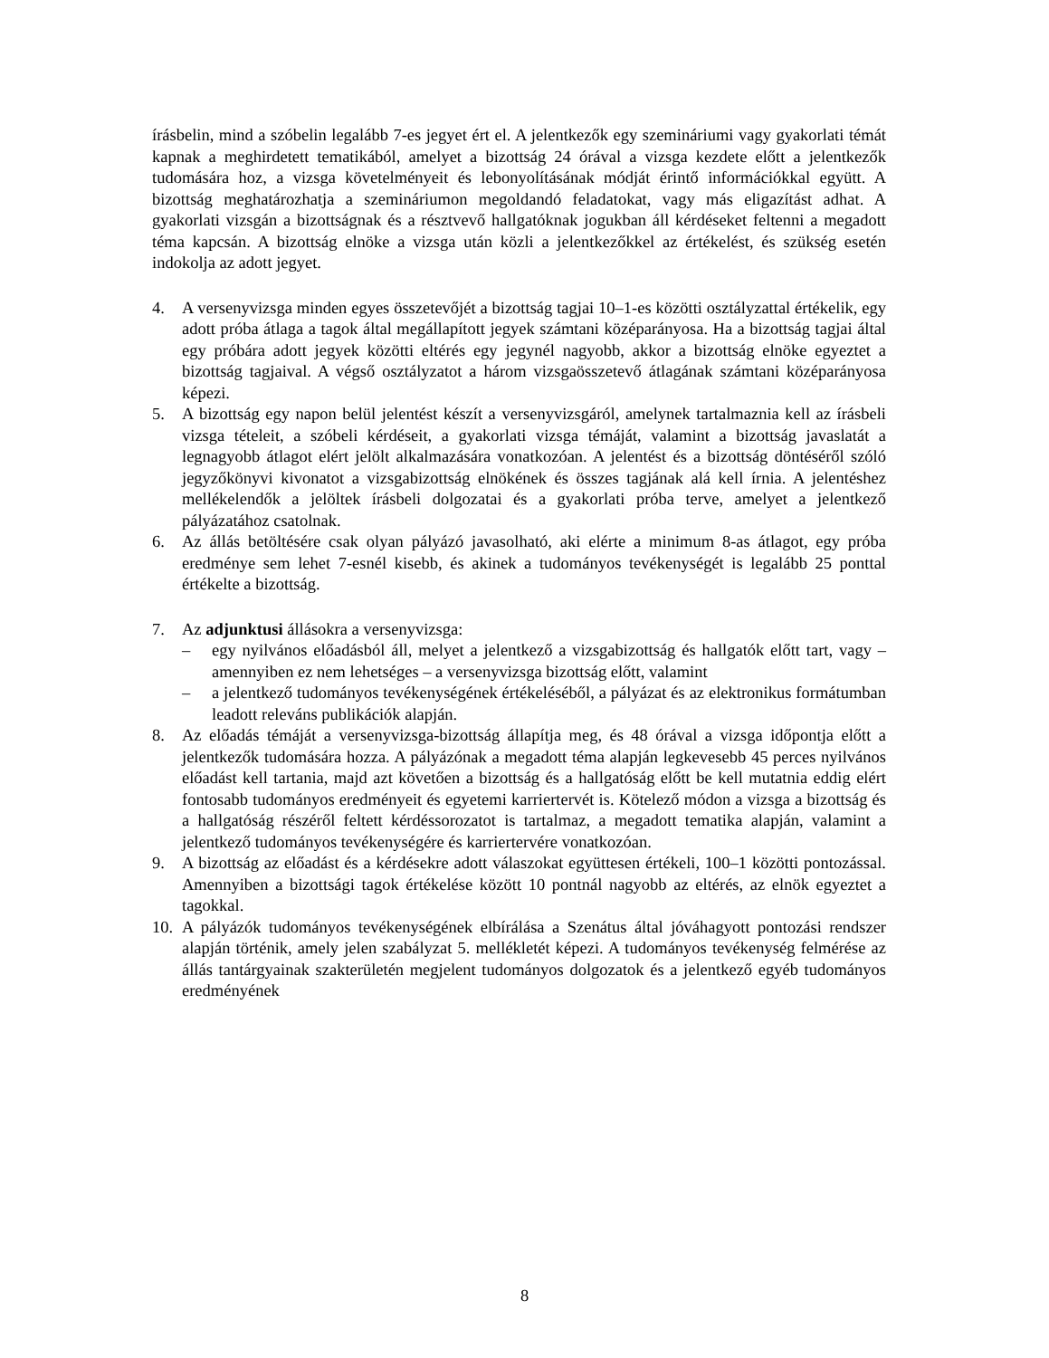írásbelin, mind a szóbelin legalább 7-es jegyet ért el. A jelentkezők egy szemináriumi vagy gyakorlati témát kapnak a meghirdetett tematikából, amelyet a bizottság 24 órával a vizsga kezdete előtt a jelentkezők tudomására hoz, a vizsga követelményeit és lebonyolításának módját érintő információkkal együtt. A bizottság meghatározhatja a szemináriumon megoldandó feladatokat, vagy más eligazítást adhat. A gyakorlati vizsgán a bizottságnak és a résztvevő hallgatóknak jogukban áll kérdéseket feltenni a megadott téma kapcsán. A bizottság elnöke a vizsga után közli a jelentkezőkkel az értékelést, és szükség esetén indokolja az adott jegyet.
4. A versenyvizsga minden egyes összetevőjét a bizottság tagjai 10–1-es közötti osztályzattal értékelik, egy adott próba átlaga a tagok által megállapított jegyek számtani középarányosa. Ha a bizottság tagjai által egy próbára adott jegyek közötti eltérés egy jegynél nagyobb, akkor a bizottság elnöke egyeztet a bizottság tagjaival. A végső osztályzatot a három vizsgaösszetevő átlagának számtani középarányosa képezi.
5. A bizottság egy napon belül jelentést készít a versenyvizsgáról, amelynek tartalmaznia kell az írásbeli vizsga tételeit, a szóbeli kérdéseit, a gyakorlati vizsga témáját, valamint a bizottság javaslatát a legnagyobb átlagot elért jelölt alkalmazására vonatkozóan. A jelentést és a bizottság döntéséről szóló jegyzőkönyvi kivonatot a vizsgabizottság elnökének és összes tagjának alá kell írnia. A jelentéshez mellékelendők a jelöltek írásbeli dolgozatai és a gyakorlati próba terve, amelyet a jelentkező pályázatához csatolnak.
6. Az állás betöltésére csak olyan pályázó javasolható, aki elérte a minimum 8-as átlagot, egy próba eredménye sem lehet 7-esnél kisebb, és akinek a tudományos tevékenységét is legalább 25 ponttal értékelte a bizottság.
7. Az adjunktusi állásokra a versenyvizsga:
– egy nyilvános előadásból áll, melyet a jelentkező a vizsgabizottság és hallgatók előtt tart, vagy – amennyiben ez nem lehetséges – a versenyvizsga bizottság előtt, valamint
– a jelentkező tudományos tevékenységének értékeléséből, a pályázat és az elektronikus formátumban leadott releváns publikációk alapján.
8. Az előadás témáját a versenyvizsga-bizottság állapítja meg, és 48 órával a vizsga időpontja előtt a jelentkezők tudomására hozza. A pályázónak a megadott téma alapján legkevesebb 45 perces nyilvános előadást kell tartania, majd azt követően a bizottság és a hallgatóság előtt be kell mutatnia eddig elért fontosabb tudományos eredményeit és egyetemi karriertervét is. Kötelező módon a vizsga a bizottság és a hallgatóság részéről feltett kérdéssorozatot is tartalmaz, a megadott tematika alapján, valamint a jelentkező tudományos tevékenységére és karriertervére vonatkozóan.
9. A bizottság az előadást és a kérdésekre adott válaszokat együttesen értékeli, 100–1 közötti pontozással. Amennyiben a bizottsági tagok értékelése között 10 pontnál nagyobb az eltérés, az elnök egyeztet a tagokkal.
10.
A pályázók tudományos tevékenységének elbírálása a Szenátus által jóváhagyott pontozási rendszer alapján történik, amely jelen szabályzat 5. mellékletét képezi. A tudományos tevékenység felmérése az állás tantárgyainak szakterületén megjelent tudományos dolgozatok és a jelentkező egyéb tudományos eredményének
8